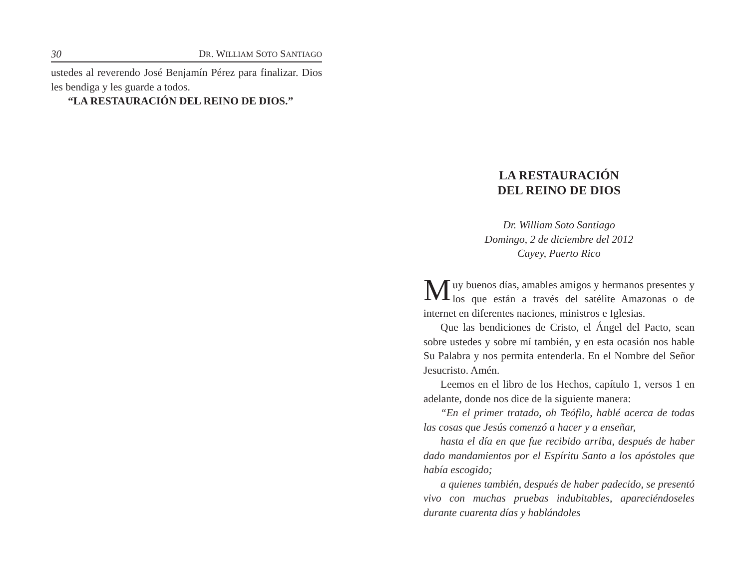30 DR. WILLIAM SOTO SANTIAGO
ustedes al reverendo José Benjamín Pérez para finalizar. Dios les bendiga y les guarde a todos.
“LA RESTAURACIÓN DEL REINO DE DIOS.”
LA RESTAURACIÓN
DEL REINO DE DIOS
Dr. William Soto Santiago
Domingo, 2 de diciembre del 2012
Cayey, Puerto Rico
Muy buenos días, amables amigos y hermanos presentes y los que están a través del satélite Amazonas o de internet en diferentes naciones, ministros e Iglesias.
Que las bendiciones de Cristo, el Ángel del Pacto, sean sobre ustedes y sobre mí también, y en esta ocasión nos hable Su Palabra y nos permita entenderla. En el Nombre del Señor Jesucristo. Amén.
Leemos en el libro de los Hechos, capítulo 1, versos 1 en adelante, donde nos dice de la siguiente manera:
“En el primer tratado, oh Teófilo, hablé acerca de todas las cosas que Jesús comenzó a hacer y a enseñar,
hasta el día en que fue recibido arriba, después de haber dado mandamientos por el Espíritu Santo a los apóstoles que había escogido;
a quienes también, después de haber padecido, se presentó vivo con muchas pruebas indubitables, apareciéndoseles durante cuarenta días y hablándoles